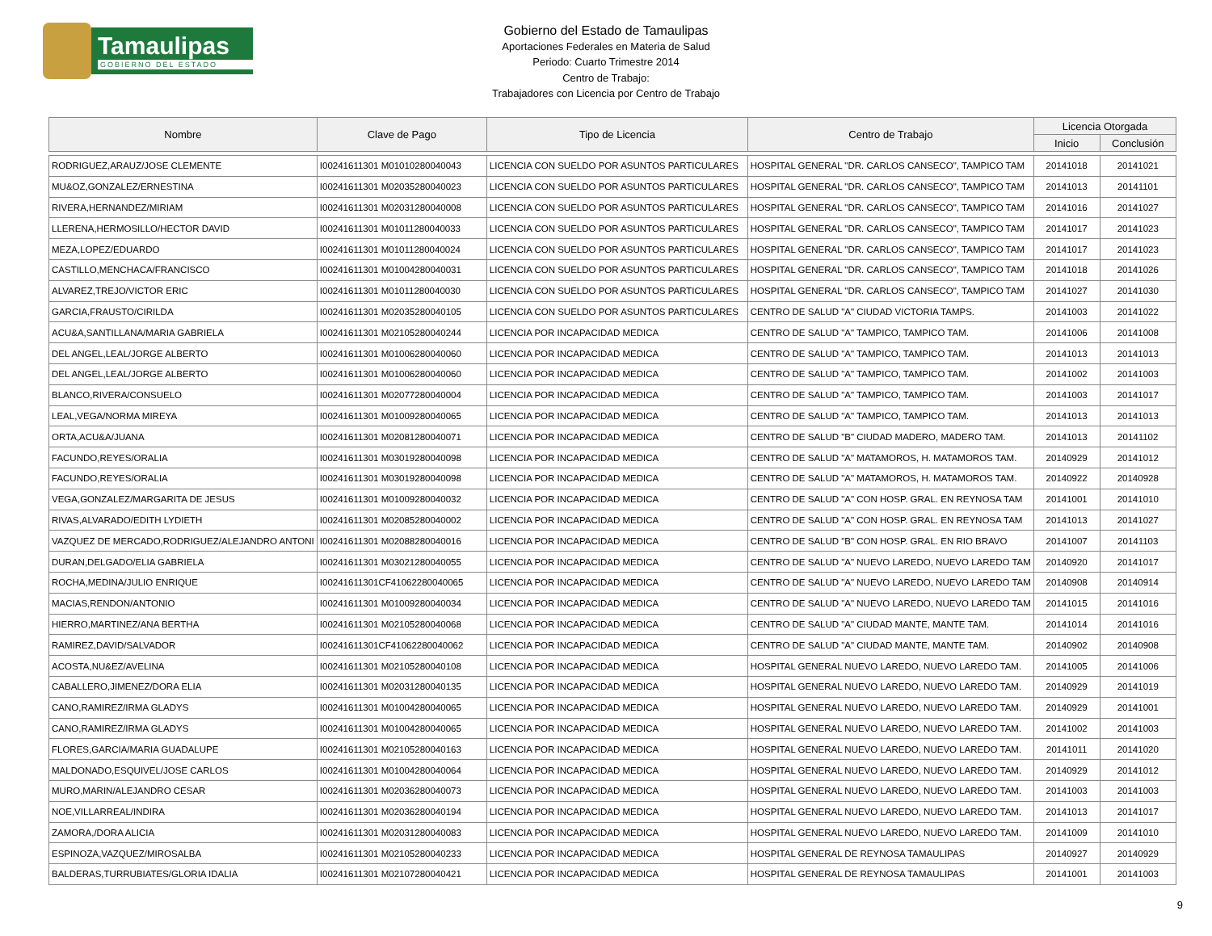Tamaulipas
GOBIERNO DEL ESTADO
Gobierno del Estado de Tamaulipas
Aportaciones Federales en Materia de Salud
Periodo: Cuarto Trimestre 2014
Centro de Trabajo:
Trabajadores con Licencia por Centro de Trabajo
| Nombre | Clave de Pago | Tipo de Licencia | Centro de Trabajo | Licencia Otorgada | |
| --- | --- | --- | --- | --- | --- |
| | | | | Inicio | Conclusión |
| RODRIGUEZ,ARAUZ/JOSE CLEMENTE | I00241611301 M01010280040043 | LICENCIA CON SUELDO POR ASUNTOS PARTICULARES | HOSPITAL GENERAL "DR. CARLOS CANSECO", TAMPICO TAM | 20141018 | 20141021 |
| MU&OZ,GONZALEZ/ERNESTINA | I00241611301 M02035280040023 | LICENCIA CON SUELDO POR ASUNTOS PARTICULARES | HOSPITAL GENERAL "DR. CARLOS CANSECO", TAMPICO TAM | 20141013 | 20141101 |
| RIVERA,HERNANDEZ/MIRIAM | I00241611301 M02031280040008 | LICENCIA CON SUELDO POR ASUNTOS PARTICULARES | HOSPITAL GENERAL "DR. CARLOS CANSECO", TAMPICO TAM | 20141016 | 20141027 |
| LLERENA,HERMOSILLO/HECTOR DAVID | I00241611301 M01011280040033 | LICENCIA CON SUELDO POR ASUNTOS PARTICULARES | HOSPITAL GENERAL "DR. CARLOS CANSECO", TAMPICO TAM | 20141017 | 20141023 |
| MEZA,LOPEZ/EDUARDO | I00241611301 M01011280040024 | LICENCIA CON SUELDO POR ASUNTOS PARTICULARES | HOSPITAL GENERAL "DR. CARLOS CANSECO", TAMPICO TAM | 20141017 | 20141023 |
| CASTILLO,MENCHACA/FRANCISCO | I00241611301 M01004280040031 | LICENCIA CON SUELDO POR ASUNTOS PARTICULARES | HOSPITAL GENERAL "DR. CARLOS CANSECO", TAMPICO TAM | 20141018 | 20141026 |
| ALVAREZ,TREJO/VICTOR ERIC | I00241611301 M01011280040030 | LICENCIA CON SUELDO POR ASUNTOS PARTICULARES | HOSPITAL GENERAL "DR. CARLOS CANSECO", TAMPICO TAM | 20141027 | 20141030 |
| GARCIA,FRAUSTO/CIRILDA | I00241611301 M02035280040105 | LICENCIA CON SUELDO POR ASUNTOS PARTICULARES | CENTRO DE SALUD "A" CIUDAD VICTORIA TAMPS. | 20141003 | 20141022 |
| ACU&A,SANTILLANA/MARIA GABRIELA | I00241611301 M02105280040244 | LICENCIA POR INCAPACIDAD MEDICA | CENTRO DE SALUD "A" TAMPICO, TAMPICO TAM. | 20141006 | 20141008 |
| DEL ANGEL,LEAL/JORGE ALBERTO | I00241611301 M01006280040060 | LICENCIA POR INCAPACIDAD MEDICA | CENTRO DE SALUD "A" TAMPICO, TAMPICO TAM. | 20141013 | 20141013 |
| DEL ANGEL,LEAL/JORGE ALBERTO | I00241611301 M01006280040060 | LICENCIA POR INCAPACIDAD MEDICA | CENTRO DE SALUD "A" TAMPICO, TAMPICO TAM. | 20141002 | 20141003 |
| BLANCO,RIVERA/CONSUELO | I00241611301 M02077280040004 | LICENCIA POR INCAPACIDAD MEDICA | CENTRO DE SALUD "A" TAMPICO, TAMPICO TAM. | 20141003 | 20141017 |
| LEAL,VEGA/NORMA MIREYA | I00241611301 M01009280040065 | LICENCIA POR INCAPACIDAD MEDICA | CENTRO DE SALUD "A" TAMPICO, TAMPICO TAM. | 20141013 | 20141013 |
| ORTA,ACU&A/JUANA | I00241611301 M02081280040071 | LICENCIA POR INCAPACIDAD MEDICA | CENTRO DE SALUD "B" CIUDAD MADERO, MADERO TAM. | 20141013 | 20141102 |
| FACUNDO,REYES/ORALIA | I00241611301 M03019280040098 | LICENCIA POR INCAPACIDAD MEDICA | CENTRO DE SALUD "A" MATAMOROS, H. MATAMOROS TAM. | 20140929 | 20141012 |
| FACUNDO,REYES/ORALIA | I00241611301 M03019280040098 | LICENCIA POR INCAPACIDAD MEDICA | CENTRO DE SALUD "A" MATAMOROS, H. MATAMOROS TAM. | 20140922 | 20140928 |
| VEGA,GONZALEZ/MARGARITA DE JESUS | I00241611301 M01009280040032 | LICENCIA POR INCAPACIDAD MEDICA | CENTRO DE SALUD "A" CON HOSP. GRAL. EN REYNOSA TAM | 20141001 | 20141010 |
| RIVAS,ALVARADO/EDITH LYDIETH | I00241611301 M02085280040002 | LICENCIA POR INCAPACIDAD MEDICA | CENTRO DE SALUD "A" CON HOSP. GRAL. EN REYNOSA TAM | 20141013 | 20141027 |
| VAZQUEZ DE MERCADO,RODRIGUEZ/ALEJANDRO ANTONI | I00241611301 M02088280040016 | LICENCIA POR INCAPACIDAD MEDICA | CENTRO DE SALUD "B" CON HOSP. GRAL. EN RIO BRAVO | 20141007 | 20141103 |
| DURAN,DELGADO/ELIA GABRIELA | I00241611301 M03021280040055 | LICENCIA POR INCAPACIDAD MEDICA | CENTRO DE SALUD "A" NUEVO LAREDO, NUEVO LAREDO TAM | 20140920 | 20141017 |
| ROCHA,MEDINA/JULIO ENRIQUE | I00241611301CF41062280040065 | LICENCIA POR INCAPACIDAD MEDICA | CENTRO DE SALUD "A" NUEVO LAREDO, NUEVO LAREDO TAM | 20140908 | 20140914 |
| MACIAS,RENDON/ANTONIO | I00241611301 M01009280040034 | LICENCIA POR INCAPACIDAD MEDICA | CENTRO DE SALUD "A" NUEVO LAREDO, NUEVO LAREDO TAM | 20141015 | 20141016 |
| HIERRO,MARTINEZ/ANA BERTHA | I00241611301 M02105280040068 | LICENCIA POR INCAPACIDAD MEDICA | CENTRO DE SALUD "A" CIUDAD MANTE, MANTE TAM. | 20141014 | 20141016 |
| RAMIREZ,DAVID/SALVADOR | I00241611301CF41062280040062 | LICENCIA POR INCAPACIDAD MEDICA | CENTRO DE SALUD "A" CIUDAD MANTE, MANTE TAM. | 20140902 | 20140908 |
| ACOSTA,NU&EZ/AVELINA | I00241611301 M02105280040108 | LICENCIA POR INCAPACIDAD MEDICA | HOSPITAL GENERAL NUEVO LAREDO, NUEVO LAREDO TAM. | 20141005 | 20141006 |
| CABALLERO,JIMENEZ/DORA ELIA | I00241611301 M02031280040135 | LICENCIA POR INCAPACIDAD MEDICA | HOSPITAL GENERAL NUEVO LAREDO, NUEVO LAREDO TAM. | 20140929 | 20141019 |
| CANO,RAMIREZ/IRMA GLADYS | I00241611301 M01004280040065 | LICENCIA POR INCAPACIDAD MEDICA | HOSPITAL GENERAL NUEVO LAREDO, NUEVO LAREDO TAM. | 20140929 | 20141001 |
| CANO,RAMIREZ/IRMA GLADYS | I00241611301 M01004280040065 | LICENCIA POR INCAPACIDAD MEDICA | HOSPITAL GENERAL NUEVO LAREDO, NUEVO LAREDO TAM. | 20141002 | 20141003 |
| FLORES,GARCIA/MARIA GUADALUPE | I00241611301 M02105280040163 | LICENCIA POR INCAPACIDAD MEDICA | HOSPITAL GENERAL NUEVO LAREDO, NUEVO LAREDO TAM. | 20141011 | 20141020 |
| MALDONADO,ESQUIVEL/JOSE CARLOS | I00241611301 M01004280040064 | LICENCIA POR INCAPACIDAD MEDICA | HOSPITAL GENERAL NUEVO LAREDO, NUEVO LAREDO TAM. | 20140929 | 20141012 |
| MURO,MARIN/ALEJANDRO CESAR | I00241611301 M02036280040073 | LICENCIA POR INCAPACIDAD MEDICA | HOSPITAL GENERAL NUEVO LAREDO, NUEVO LAREDO TAM. | 20141003 | 20141003 |
| NOE,VILLARREAL/INDIRA | I00241611301 M02036280040194 | LICENCIA POR INCAPACIDAD MEDICA | HOSPITAL GENERAL NUEVO LAREDO, NUEVO LAREDO TAM. | 20141013 | 20141017 |
| ZAMORA,/DORA ALICIA | I00241611301 M02031280040083 | LICENCIA POR INCAPACIDAD MEDICA | HOSPITAL GENERAL NUEVO LAREDO, NUEVO LAREDO TAM. | 20141009 | 20141010 |
| ESPINOZA,VAZQUEZ/MIROSALBA | I00241611301 M02105280040233 | LICENCIA POR INCAPACIDAD MEDICA | HOSPITAL GENERAL DE REYNOSA TAMAULIPAS | 20140927 | 20140929 |
| BALDERAS,TURRUBIATES/GLORIA IDALIA | I00241611301 M02107280040421 | LICENCIA POR INCAPACIDAD MEDICA | HOSPITAL GENERAL DE REYNOSA TAMAULIPAS | 20141001 | 20141003 |
9